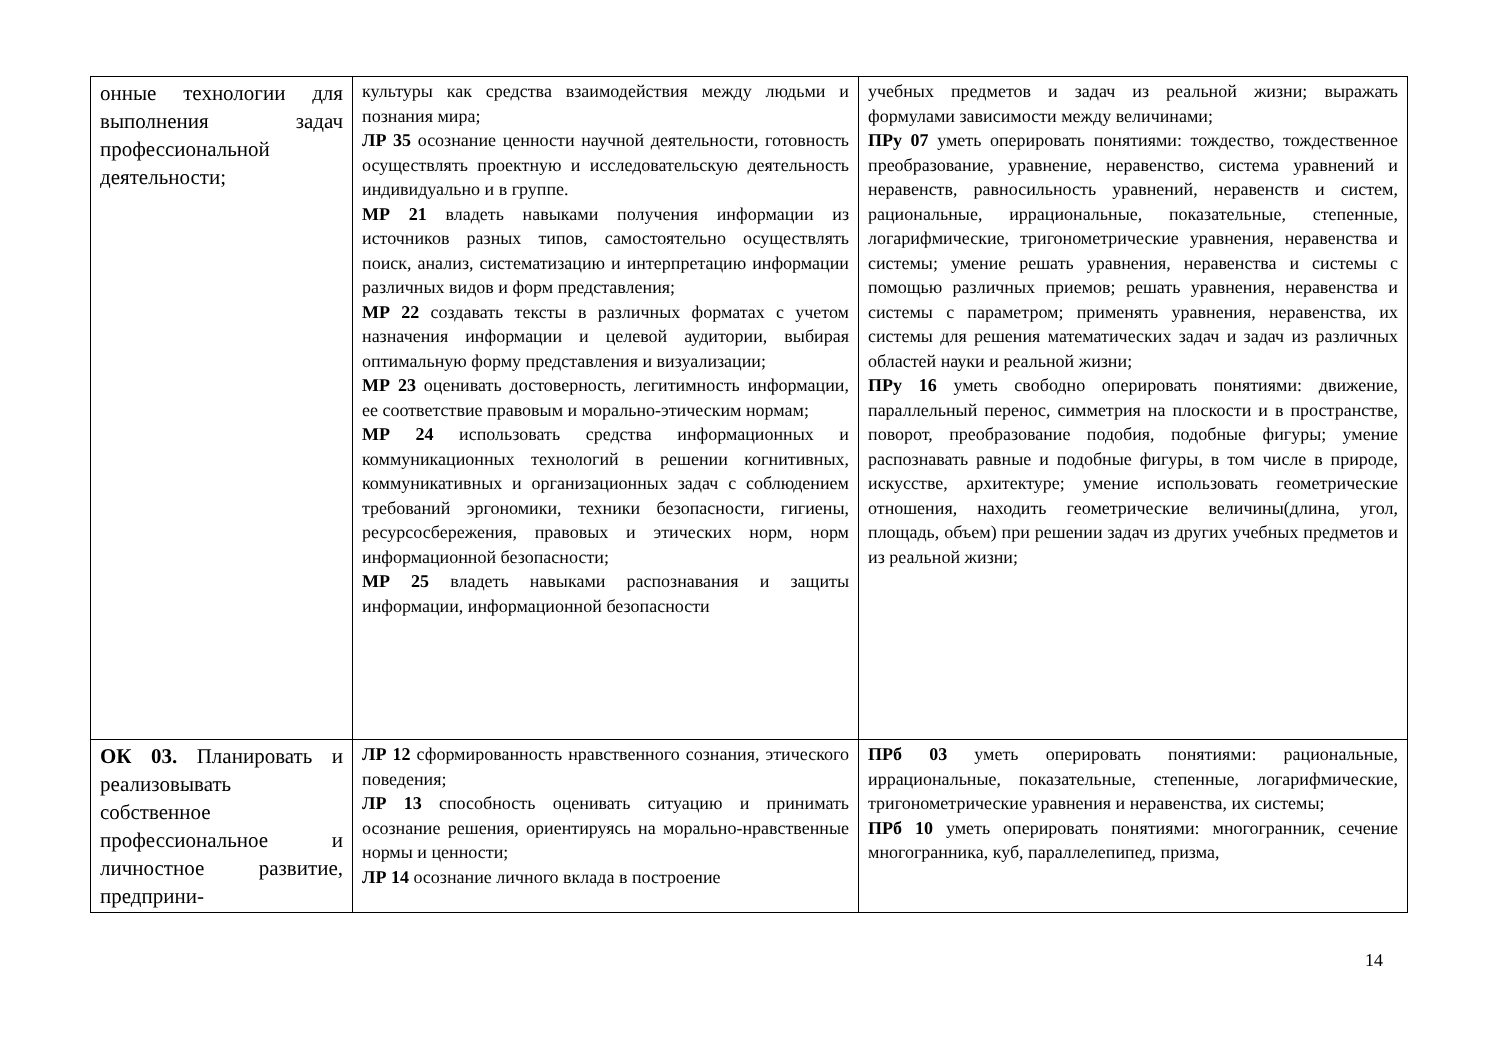| онные технологии для выполнения задач профессиональной деятельности; | культуры как средства взаимодействия между людьми и познания мира; ЛР 35 осознание ценности научной деятельности, готовность осуществлять проектную и исследовательскую деятельность индивидуально и в группе. МР 21 владеть навыками получения информации из источников разных типов, самостоятельно осуществлять поиск, анализ, систематизацию и интерпретацию информации различных видов и форм представления; МР 22 создавать тексты в различных форматах с учетом назначения информации и целевой аудитории, выбирая оптимальную форму представления и визуализации; МР 23 оценивать достоверность, легитимность информации, ее соответствие правовым и морально-этическим нормам; МР 24 использовать средства информационных и коммуникационных технологий в решении когнитивных, коммуникативных и организационных задач с соблюдением требований эргономики, техники безопасности, гигиены, ресурсосбережения, правовых и этических норм, норм информационной безопасности; МР 25 владеть навыками распознавания и защиты информации, информационной безопасности | учебных предметов и задач из реальной жизни; выражать формулами зависимости между величинами; ПРу 07 уметь оперировать понятиями: тождество, тождественное преобразование, уравнение, неравенство, система уравнений и неравенств, равносильность уравнений, неравенств и систем, рациональные, иррациональные, показательные, степенные, логарифмические, тригонометрические уравнения, неравенства и системы; умение решать уравнения, неравенства и системы с помощью различных приемов; решать уравнения, неравенства и системы с параметром; применять уравнения, неравенства, их системы для решения математических задач и задач из различных областей науки и реальной жизни; ПРу 16 уметь свободно оперировать понятиями: движение, параллельный перенос, симметрия на плоскости и в пространстве, поворот, преобразование подобия, подобные фигуры; умение распознавать равные и подобные фигуры, в том числе в природе, искусстве, архитектуре; умение использовать геометрические отношения, находить геометрические величины(длина, угол, площадь, объем) при решении задач из других учебных предметов и из реальной жизни; |
| ОК 03. Планировать и реализовывать собственное профессиональное и личностное развитие, предприни- | ЛР 12 сформированность нравственного сознания, этического поведения; ЛР 13 способность оценивать ситуацию и принимать осознание решения, ориентируясь на морально-нравственные нормы и ценности; ЛР 14 осознание личного вклада в построение | ПРб 03 уметь оперировать понятиями: рациональные, иррациональные, показательные, степенные, логарифмические, тригонометрические уравнения и неравенства, их системы; ПРб 10 уметь оперировать понятиями: многогранник, сечение многогранника, куб, параллелепипед, призма, |
14